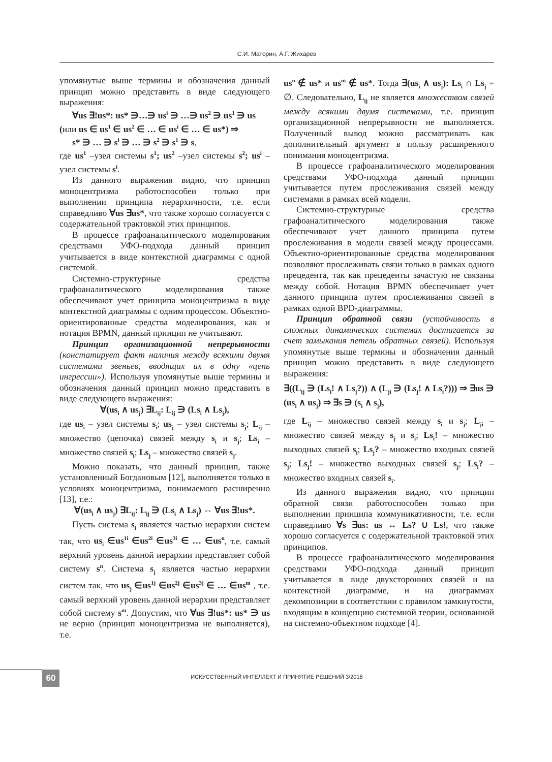С.И. Маторин, А.Г. Жихарев
упомянутые выше термины и обозначения данный принцип можно представить в виде следующего выражения:
∀us ∃!us*: us* ∋…∋ us<sup>i</sup> ∋ …∋ us<sup>2</sup> ∋ us<sup>1</sup> ∋ us
(или us ∈ us<sup>1</sup> ∈ us<sup>2</sup> ∈ … ∈ us<sup>i</sup> ∈ … ∈ us*) ⇒
s* ∋ … ∋ s<sup>i</sup> ∋ … ∋ s<sup>2</sup> ∋ s<sup>1</sup> ∋ s,
где us<sup>1</sup> –узел системы s<sup>1</sup>; us<sup>2</sup> –узел системы s<sup>2</sup>; us<sup>i</sup> – узел системы s<sup>i</sup>.
Из данного выражения видно, что принцип моноцентризма работоспособен только при выполнении принципа иерархичности, т.е. если справедливо ∀us ∃us*, что также хорошо согласуется с содержательной трактовкой этих принципов.
В процессе графоаналитического моделирования средствами УФО-подхода данный принцип учитывается в виде контекстной диаграммы с одной системой.
Системно-структурные средства графоаналитического моделирования также обеспечивают учет принципа моноцентризма в виде контекстной диаграммы с одним процессом. Объектно-ориентированные средства моделирования, как и нотация BPMN, данный принцип не учитывают.
Принцип организационной непрерывности (констатирует факт наличия между всякими двумя системами звеньев, вводящих их в одну «цепь ингрессии»). Используя упомянутые выше термины и обозначения данный принцип можно представить в виде следующего выражения:
∀(us<sub>i</sub> ∧ us<sub>j</sub>) ∃L<sub>ij</sub>: L<sub>ij</sub> ∋ (Ls<sub>i</sub> ∧ Ls<sub>j</sub>),
где us<sub>i</sub> – узел системы s<sub>i</sub>; us<sub>j</sub> – узел системы s<sub>j</sub>; L<sub>ij</sub> – множество (цепочка) связей между s<sub>i</sub> и s<sub>j</sub>; Ls<sub>i</sub> – множество связей s<sub>i</sub>; Ls<sub>j</sub> – множество связей s<sub>j</sub>.
Можно показать, что данный принцип, также установленный Богдановым [12], выполняется только в условиях моноцентризма, понимаемого расширенно [13], т.е.:
∀(us<sub>i</sub> ∧ us<sub>j</sub>) ∃L<sub>ij</sub>: L<sub>ij</sub> ∋ (Ls<sub>i</sub> ∧ Ls<sub>j</sub>) ⇔ ∀us ∃!us*.
Пусть система s<sub>i</sub> является частью иерархии систем так, что us<sub>i</sub> ∈us<sup>1i</sup> ∈us<sup>2i</sup> ∈us<sup>3i</sup> ∈ … ∈us<sup>n</sup>, т.е. самый верхний уровень данной иерархии представляет собой систему s<sup>n</sup>. Система s<sub>j</sub> является частью иерархии систем так, что us<sub>j</sub> ∈us<sup>1j</sup> ∈us<sup>2j</sup> ∈us<sup>3j</sup> ∈ … ∈us<sup>m</sup> , т.е. самый верхний уровень данной иерархии представляет собой систему s<sup>m</sup>. Допустим, что ∀us ∃!us*: us* ∋ us не верно (принцип моноцентризма не выполняется), т.е.
us<sup>n</sup> ∉ us* и us<sup>m</sup> ∉ us*. Тогда ∃(us<sub>i</sub> ∧ us<sub>j</sub>): Ls<sub>i</sub> ∩ Ls<sub>j</sub> = ∅. Следовательно, L<sub>ij</sub> не является множеством связей между всякими двумя системами, т.е. принцип организационной непрерывности не выполняется. Полученный вывод можно рассматривать как дополнительный аргумент в пользу расширенного понимания моноцентризма.
В процессе графоаналитического моделирования средствами УФО-подхода данный принцип учитывается путем прослеживания связей между системами в рамках всей модели.
Системно-структурные средства графоаналитического моделирования также обеспечивают учет данного принципа путем прослеживания в модели связей между процессами. Объектно-ориентированные средства моделирования позволяют прослеживать связи только в рамках одного прецедента, так как прецеденты зачастую не связаны между собой. Нотация BPMN обеспечивает учет данного принципа путем прослеживания связей в рамках одной BPD-диаграммы.
Принцип обратной связи (устойчивость в сложных динамических системах достигается за счет замыкания петель обратных связей). Используя упомянутые выше термины и обозначения данный принцип можно представить в виде следующего выражения:
∃((L<sub>ij</sub> ∋ (Ls<sub>i</sub>! ∧ Ls<sub>j</sub>?)) ∧ (L<sub>ji</sub> ∋ (Ls<sub>j</sub>! ∧ Ls<sub>i</sub>?))) ⇒ ∃us ∋ (us<sub>i</sub> ∧ us<sub>j</sub>) ⇒ ∃s ∋ (s<sub>i</sub> ∧ s<sub>j</sub>),
где L<sub>ij</sub> – множество связей между s<sub>i</sub> и s<sub>j</sub>; L<sub>ji</sub> – множество связей между s<sub>j</sub> и s<sub>i</sub>; Ls<sub>i</sub>! – множество выходных связей s<sub>i</sub>; Ls<sub>j</sub>? – множество входных связей s<sub>j</sub>; Ls<sub>j</sub>! – множество выходных связей s<sub>j</sub>; Ls<sub>i</sub>? – множество входных связей s<sub>i</sub>.
Из данного выражения видно, что принцип обратной связи работоспособен только при выполнении принципа коммуникативности, т.е. если справедливо ∀s ∃us: us ↔ Ls? ∪ Ls!, что также хорошо согласуется с содержательной трактовкой этих принципов.
В процессе графоаналитического моделирования средствами УФО-подхода данный принцип учитывается в виде двухсторонних связей и на контекстной диаграмме, и на диаграммах декомпозиции в соответствии с правилом замкнутости, входящим в концепцию системной теории, основанной на системно-объектном подходе [4].
60 ИСКУССТВЕННЫЙ ИНТЕЛЛЕКТ И ПРИНЯТИЕ РЕШЕНИЙ 3/2018